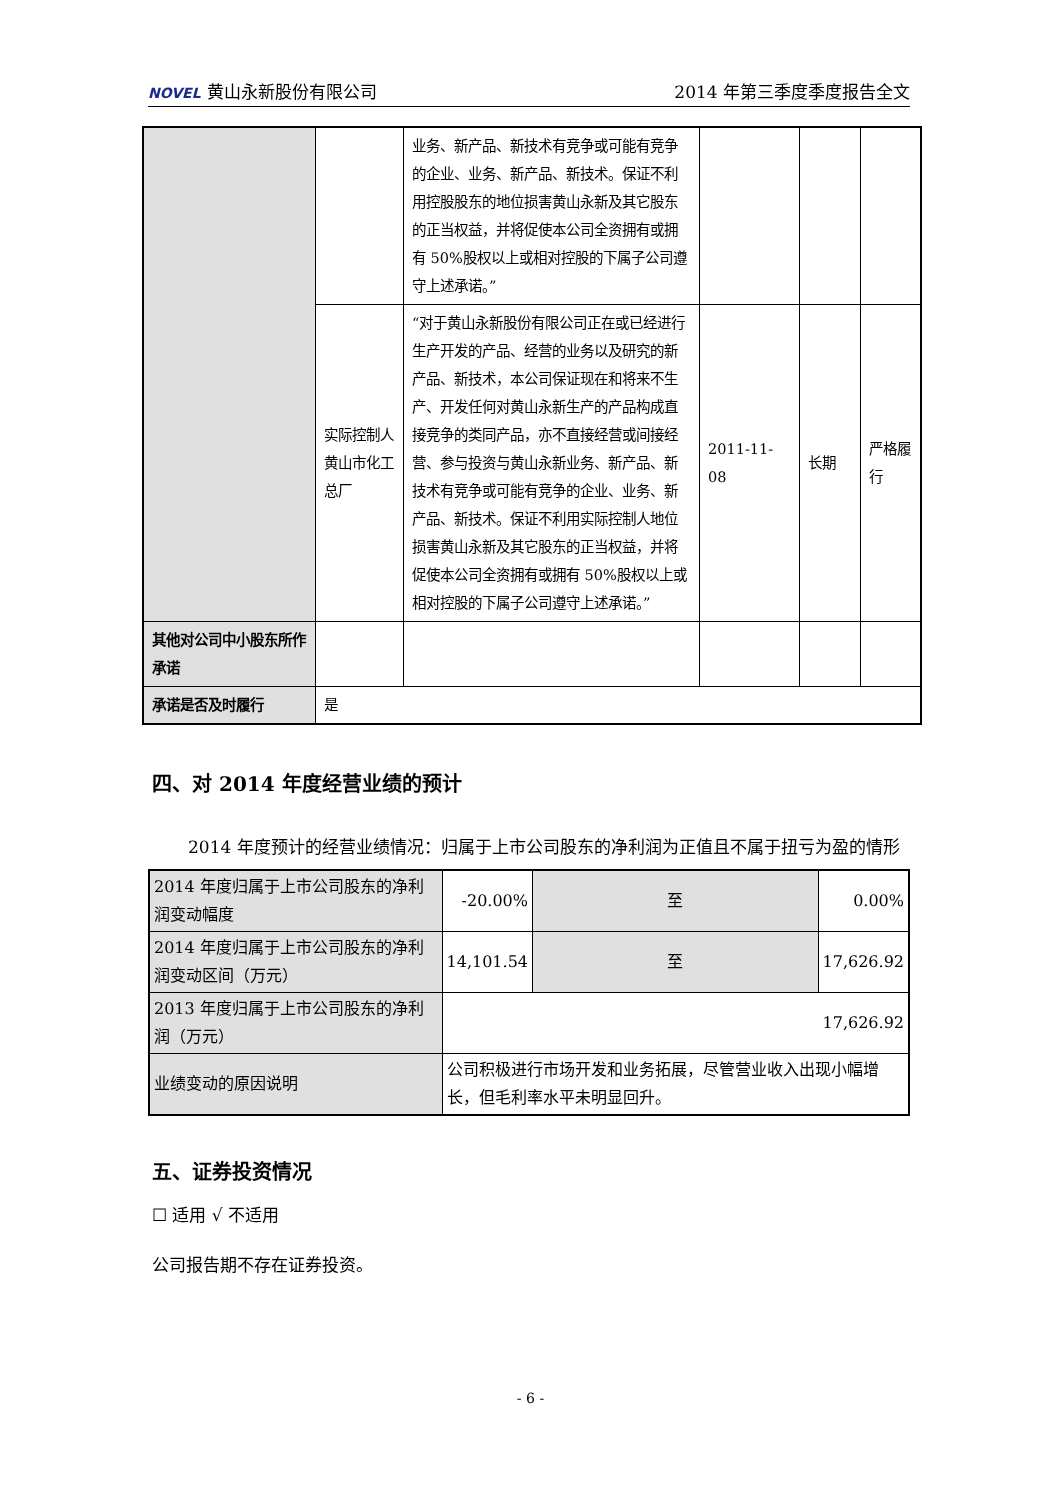NOVEL 黄山永新股份有限公司 2014 年第三季度季度报告全文
| | | 业务、新产品、新技术有竞争或可能有竞争的企业、业务、新产品、新技术。保证不利用控股股东的地位损害黄山永新及其它股东的正当权益，并将促使本公司全资拥有或拥有 50%股权以上或相对控股的下属子公司遵守上述承诺。” | | | |
| | 实际控制人黄山市化工总厂 | “对于黄山永新股份有限公司正在或已经进行生产开发的产品、经营的业务以及研究的新产品、新技术，本公司保证现在和将来不生产、开发任何对黄山永新生产的产品构成直接竞争的类同产品，亦不直接经营或间接经营、参与投资与黄山永新业务、新产品、新技术有竞争或可能有竞争的企业、业务、新产品、新技术。保证不利用实际控制人地位损害黄山永新及其它股东的正当权益，并将促使本公司全资拥有或拥有 50%股权以上或相对控股的下属子公司遵守上述承诺。” | 2011-11-08 | 长期 | 严格履行 |
| 其他对公司中小股东所作承诺 | | | | | |
| 承诺是否及时履行 | 是 | | | | |
四、对 2014 年度经营业绩的预计
2014 年度预计的经营业绩情况：归属于上市公司股东的净利润为正值且不属于扭亏为盈的情形
| 2014 年度归属于上市公司股东的净利润变动幅度 | -20.00% | 至 | 0.00% |
| 2014 年度归属于上市公司股东的净利润变动区间（万元） | 14,101.54 | 至 | 17,626.92 |
| 2013 年度归属于上市公司股东的净利润（万元） | 17,626.92 | | |
| 业绩变动的原因说明 | 公司积极进行市场开发和业务拓展，尽管营业收入出现小幅增长，但毛利率水平未明显回升。 | | |
五、证券投资情况
☐ 适用 √ 不适用
公司报告期不存在证券投资。
- 6 -